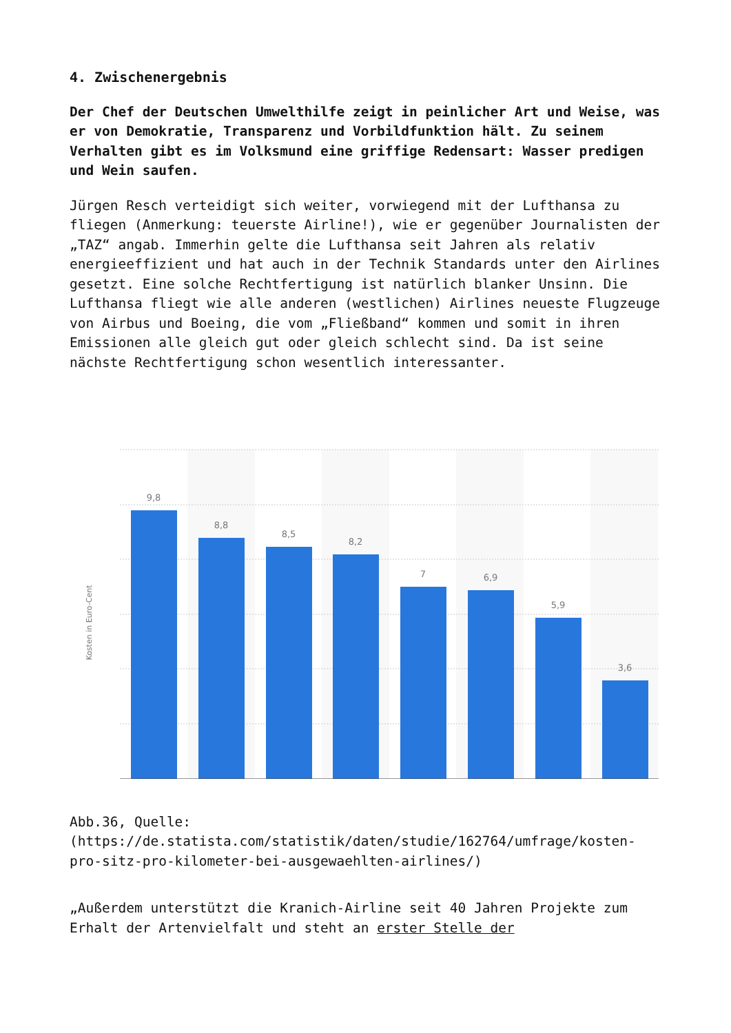4. Zwischenergebnis
Der Chef der Deutschen Umwelthilfe zeigt in peinlicher Art und Weise, was er von Demokratie, Transparenz und Vorbildfunktion hält. Zu seinem Verhalten gibt es im Volksmund eine griffige Redensart: Wasser predigen und Wein saufen.
Jürgen Resch verteidigt sich weiter, vorwiegend mit der Lufthansa zu fliegen (Anmerkung: teuerste Airline!), wie er gegenüber Journalisten der „TAZ“ angab. Immerhin gelte die Lufthansa seit Jahren als relativ energieeffizient und hat auch in der Technik Standards unter den Airlines gesetzt. Eine solche Rechtfertigung ist natürlich blanker Unsinn. Die Lufthansa fliegt wie alle anderen (westlichen) Airlines neueste Flugzeuge von Airbus und Boeing, die vom „Fließband“ kommen und somit in ihren Emissionen alle gleich gut oder gleich schlecht sind. Da ist seine nächste Rechtfertigung schon wesentlich interessanter.
9,8
8,8
8,5
8,2
7
6,9
5,9
3,6
Kosten in Euro-Cent
Abb.36, Quelle: (https://de.statista.com/statistik/daten/studie/162764/umfrage/kosten-pro-sitz-pro-kilometer-bei-ausgewaehlten-airlines/)
„Außerdem unterstützt die Kranich-Airline seit 40 Jahren Projekte zum Erhalt der Artenvielfalt und steht an erster Stelle der